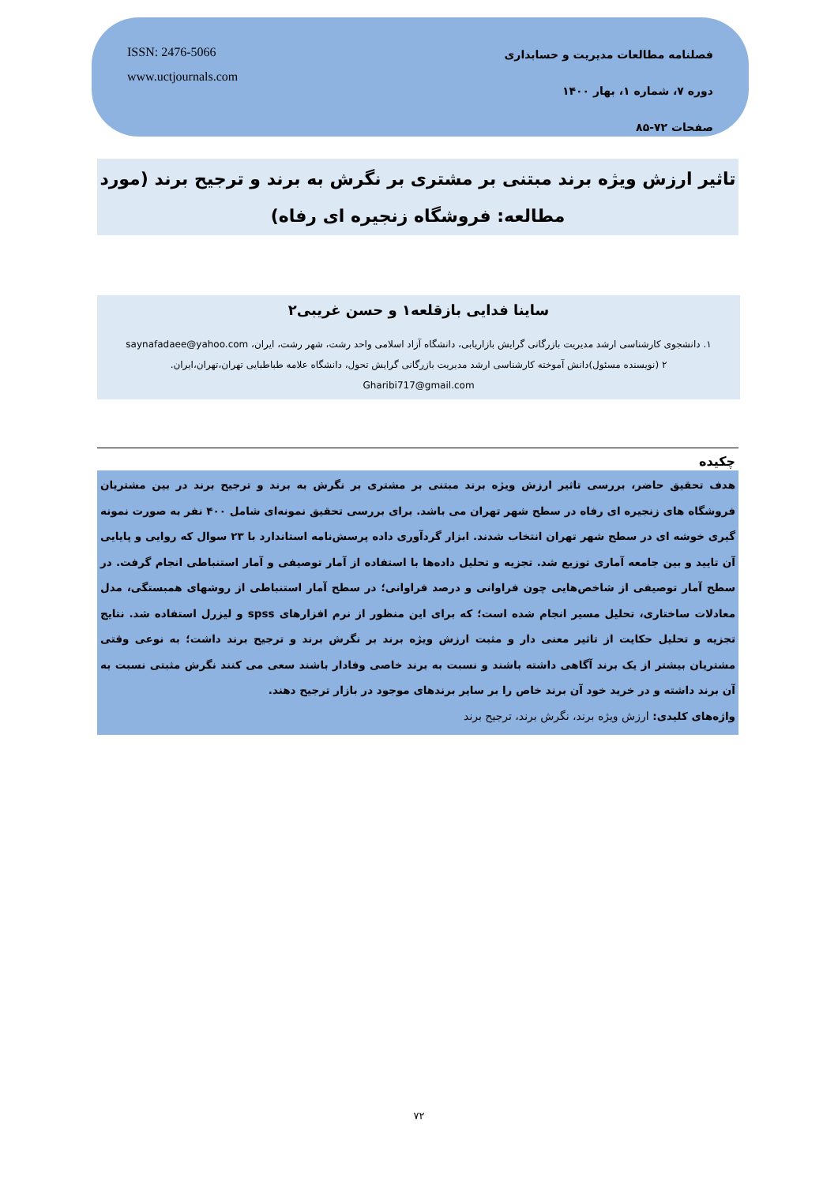ISSN: 2476-5066
www.uctjournals.com
فصلنامه مطالعات مدیریت و حسابداری
دوره ۷، شماره ۱، بهار ۱۴۰۰
صفحات ۷۲-۸۵
تاثیر ارزش ویژه برند مبتنی بر مشتری بر نگرش به برند و ترجیح برند (مورد مطالعه: فروشگاه زنجیره ای رفاه)
ساینا فدایی بازقلعه۱ و حسن غریبی۲
۱. دانشجوی کارشناسی ارشد مدیریت بازرگانی گرایش بازاریابی، دانشگاه آزاد اسلامی واحد رشت، شهر رشت، ایران، saynafadaee@yahoo.com
۲ (نویسنده مسئول)دانش آموخته کارشناسی ارشد مدیریت بازرگانی گرایش تحول، دانشگاه علامه طباطبایی تهران،تهران،ایران.
Gharibi717@gmail.com
چکیده
هدف تحقیق حاضر، بررسی تاثیر ارزش ویژه برند مبتنی بر مشتری بر نگرش به برند و ترجیح برند در بین مشتریان فروشگاه های زنجیره ای رفاه در سطح شهر تهران می باشد. برای بررسی تحقیق نمونه‌ای شامل ۴۰۰ نفر به صورت نمونه گیری خوشه ای در سطح شهر تهران انتخاب شدند. ابزار گردآوری داده پرسش‌نامه استاندارد با ۲۳ سوال که روایی و پایایی آن تایید و بین جامعه آماری توزیع شد. تجزیه و تحلیل داده‌ها با استفاده از آمار توصیفی و آمار استنباطی انجام گرفت. در سطح آمار توصیفی از شاخص‌هایی چون فراوانی و درصد فراوانی؛ در سطح آمار استنباطی از روشهای همبستگی، مدل معادلات ساختاری، تحلیل مسیر انجام شده است؛ که برای این منظور از نرم افزارهای spss و لیزرل استفاده شد. نتایج تجزیه و تحلیل حکایت از تاثیر معنی دار و مثبت ارزش ویژه برند بر نگرش برند و ترجیح برند داشت؛ به نوعی وقتی مشتریان بیشتر از یک برند آگاهی داشته باشند و نسبت به برند خاصی وفادار باشند سعی می کنند نگرش مثبتی نسبت به آن برند داشته و در خرید خود آن برند خاص را بر سایر برندهای موجود در بازار ترجیح دهند.
واژه‌های کلیدی: ارزش ویژه برند، نگرش برند، ترجیح برند
۷۲